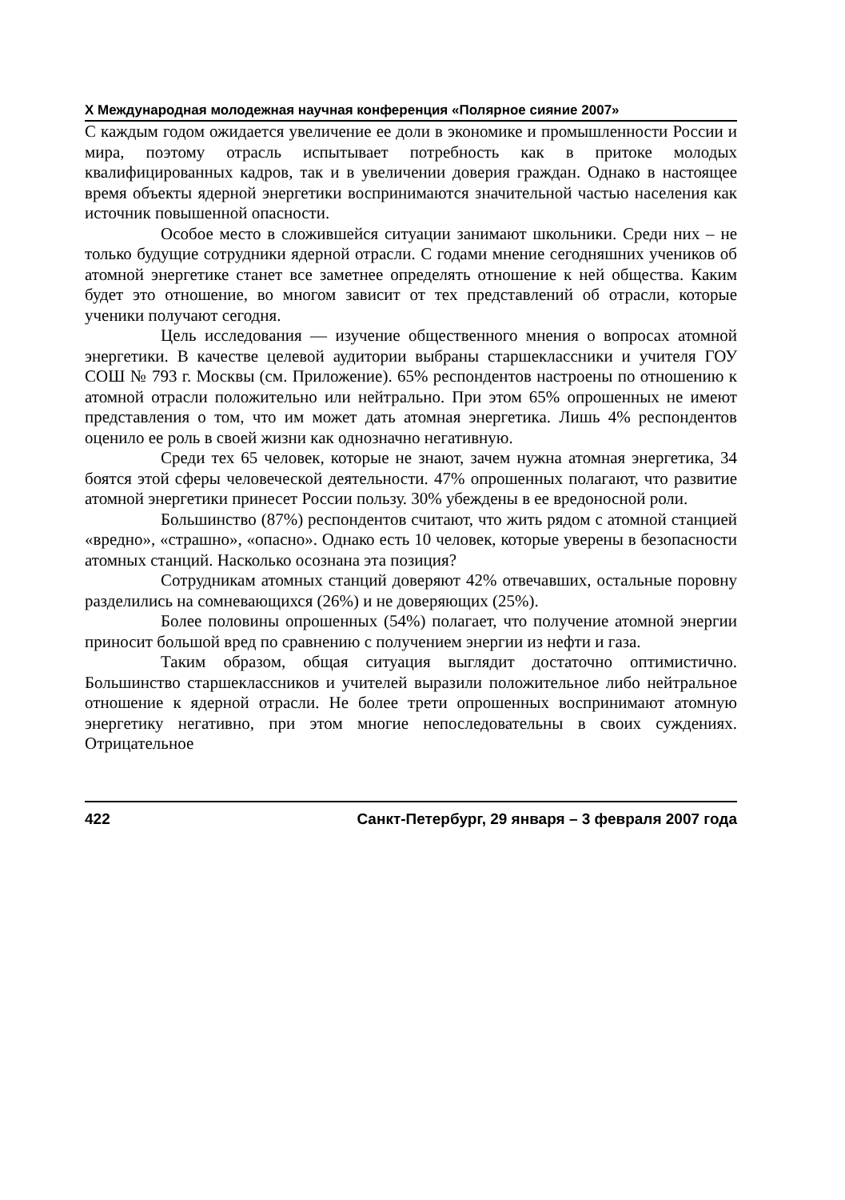X Международная молодежная научная конференция «Полярное сияние 2007»
С каждым годом ожидается увеличение ее доли в экономике и промышленности России и мира, поэтому отрасль испытывает потребность как в притоке молодых квалифицированных кадров, так и в увеличении доверия граждан. Однако в настоящее время объекты ядерной энергетики воспринимаются значительной частью населения как источник повышенной опасности.
Особое место в сложившейся ситуации занимают школьники. Среди них – не только будущие сотрудники ядерной отрасли. С годами мнение сегодняшних учеников об атомной энергетике станет все заметнее определять отношение к ней общества. Каким будет это отношение, во многом зависит от тех представлений об отрасли, которые ученики получают сегодня.
Цель исследования — изучение общественного мнения о вопросах атомной энергетики. В качестве целевой аудитории выбраны старшеклассники и учителя ГОУ СОШ № 793 г. Москвы (см. Приложение). 65% респондентов настроены по отношению к атомной отрасли положительно или нейтрально. При этом 65% опрошенных не имеют представления о том, что им может дать атомная энергетика. Лишь 4% респондентов оценило ее роль в своей жизни как однозначно негативную.
Среди тех 65 человек, которые не знают, зачем нужна атомная энергетика, 34 боятся этой сферы человеческой деятельности. 47% опрошенных полагают, что развитие атомной энергетики принесет России пользу. 30% убеждены в ее вредоносной роли.
Большинство (87%) респондентов считают, что жить рядом с атомной станцией «вредно», «страшно», «опасно». Однако есть 10 человек, которые уверены в безопасности атомных станций. Насколько осознана эта позиция?
Сотрудникам атомных станций доверяют 42% отвечавших, остальные поровну разделились на сомневающихся (26%) и не доверяющих (25%).
Более половины опрошенных (54%) полагает, что получение атомной энергии приносит большой вред по сравнению с получением энергии из нефти и газа.
Таким образом, общая ситуация выглядит достаточно оптимистично. Большинство старшеклассников и учителей выразили положительное либо нейтральное отношение к ядерной отрасли. Не более трети опрошенных воспринимают атомную энергетику негативно, при этом многие непоследовательны в своих суждениях. Отрицательное
422 Санкт-Петербург, 29 января – 3 февраля 2007 года